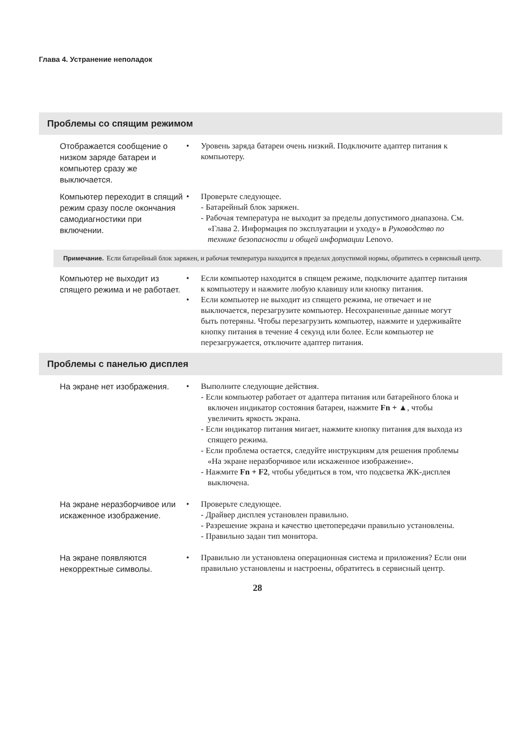Глава 4. Устранение неполадок
Проблемы со спящим режимом
Отображается сообщение о низком заряде батареи и компьютер сразу же выключается.
• Уровень заряда батареи очень низкий. Подключите адаптер питания к компьютеру.
Компьютер переходит в спящий режим сразу после окончания самодиагностики при включении.
• Проверьте следующее.
- Батарейный блок заряжен.
- Рабочая температура не выходит за пределы допустимого диапазона. См. «Глава 2. Информация по эксплуатации и уходу» в Руководство по технике безопасности и общей информации Lenovo.
Примечание. Если батарейный блок заряжен, и рабочая температура находится в пределах допустимой нормы, обратитесь в сервисный центр.
Компьютер не выходит из спящего режима и не работает.
• Если компьютер находится в спящем режиме, подключите адаптер питания к компьютеру и нажмите любую клавишу или кнопку питания.
• Если компьютер не выходит из спящего режима, не отвечает и не выключается, перезагрузите компьютер. Несохраненные данные могут быть потеряны. Чтобы перезагрузить компьютер, нажмите и удерживайте кнопку питания в течение 4 секунд или более. Если компьютер не перезагружается, отключите адаптер питания.
Проблемы с панелью дисплея
На экране нет изображения.
• Выполните следующие действия.
- Если компьютер работает от адаптера питания или батарейного блока и включен индикатор состояния батареи, нажмите Fn + ▲, чтобы увеличить яркость экрана.
- Если индикатор питания мигает, нажмите кнопку питания для выхода из спящего режима.
- Если проблема остается, следуйте инструкциям для решения проблемы «На экране неразборчивое или искаженное изображение».
- Нажмите Fn + F2, чтобы убедиться в том, что подсветка ЖК-дисплея выключена.
На экране неразборчивое или искаженное изображение.
• Проверьте следующее.
- Драйвер дисплея установлен правильно.
- Разрешение экрана и качество цветопередачи правильно установлены.
- Правильно задан тип монитора.
На экране появляются некорректные символы.
• Правильно ли установлена операционная система и приложения? Если они правильно установлены и настроены, обратитесь в сервисный центр.
28